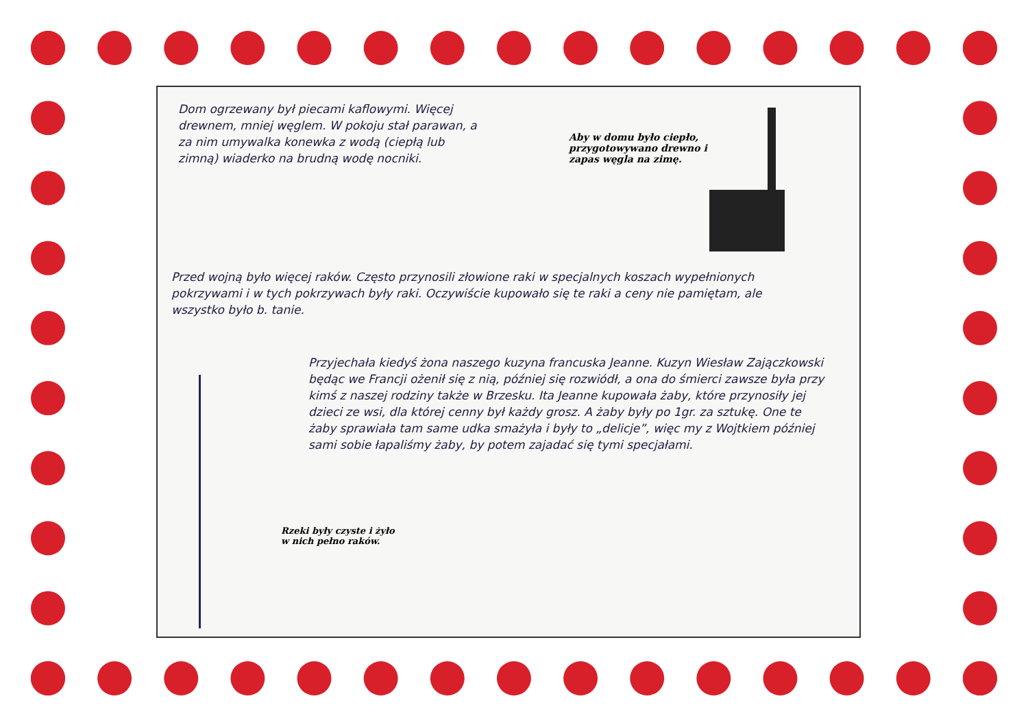Dom ogrzewany był piecami kaflowymi. Więcej drewnem, mniej węglem. W pokoju stał parawan, a za nim umywalka konewka z wodą (ciepłą lub zimną) wiaderko na brudną wodę nocniki.
Aby w domu było ciepło, przygotowywano drewno i zapas węgla na zimę.
Przed wojną było więcej raków. Często przynosili złowione raki w specjalnych koszach wypełnionych pokrzywami i w tych pokrzywach były raki. Oczywiście kupowało się te raki a ceny nie pamiętam, ale wszystko było b. tanie.
Przyjechała kiedyś żona naszego kuzyna francuska Jeanne. Kuzyn Wiesław Zajączkowski będąc we Francji ożenił się z nią, później się rozwiódł, a ona do śmierci zawsze była przy kimś z naszej rodziny także w Brzesku. Ita Jeanne kupowała żaby, które przynosiły jej dzieci ze wsi, dla której cenny był każdy grosz. A żaby były po 1gr. za sztukę. One te żaby sprawiała tam same udka smażyła i były to „delicje”, więc my z Wojtkiem później sami sobie łapaliśmy żaby, by potem zajadać się tymi specjałami.
Rzeki były czyste i żyło
w nich pełno raków.